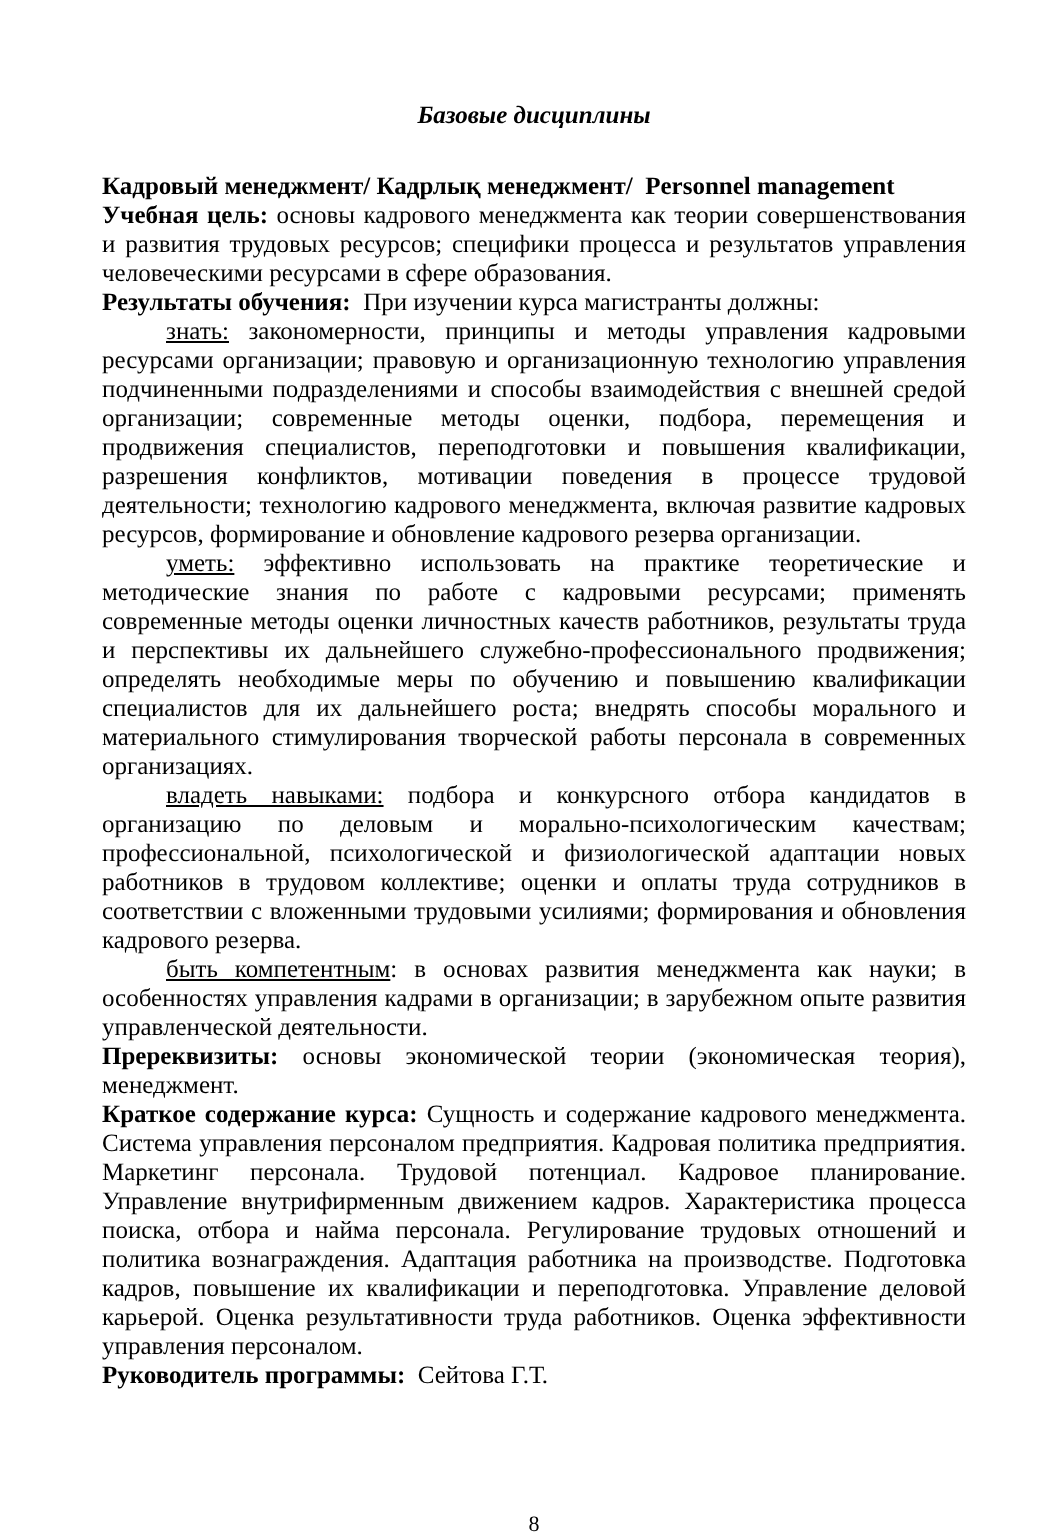Базовые дисциплины
Кадровый менеджмент/ Кадрлық менеджмент/ Personnel management
Учебная цель: основы кадрового менеджмента как теории совершенствования и развития трудовых ресурсов; специфики процесса и результатов управления человеческими ресурсами в сфере образования.
Результаты обучения: При изучении курса магистранты должны:
знать: закономерности, принципы и методы управления кадровыми ресурсами организации; правовую и организационную технологию управления подчиненными подразделениями и способы взаимодействия с внешней средой организации; современные методы оценки, подбора, перемещения и продвижения специалистов, переподготовки и повышения квалификации, разрешения конфликтов, мотивации поведения в процессе трудовой деятельности; технологию кадрового менеджмента, включая развитие кадровых ресурсов, формирование и обновление кадрового резерва организации.
уметь: эффективно использовать на практике теоретические и методические знания по работе с кадровыми ресурсами; применять современные методы оценки личностных качеств работников, результаты труда и перспективы их дальнейшего служебно-профессионального продвижения; определять необходимые меры по обучению и повышению квалификации специалистов для их дальнейшего роста; внедрять способы морального и материального стимулирования творческой работы персонала в современных организациях.
владеть навыками: подбора и конкурсного отбора кандидатов в организацию по деловым и морально-психологическим качествам; профессиональной, психологической и физиологической адаптации новых работников в трудовом коллективе; оценки и оплаты труда сотрудников в соответствии с вложенными трудовыми усилиями; формирования и обновления кадрового резерва.
быть компетентным: в основах развития менеджмента как науки; в особенностях управления кадрами в организации; в зарубежном опыте развития управленческой деятельности.
Пререквизиты: основы экономической теории (экономическая теория), менеджмент.
Краткое содержание курса: Сущность и содержание кадрового менеджмента. Система управления персоналом предприятия. Кадровая политика предприятия. Маркетинг персонала. Трудовой потенциал. Кадровое планирование. Управление внутрифирменным движением кадров. Характеристика процесса поиска, отбора и найма персонала. Регулирование трудовых отношений и политика вознаграждения. Адаптация работника на производстве. Подготовка кадров, повышение их квалификации и переподготовка. Управление деловой карьерой. Оценка результативности труда работников. Оценка эффективности управления персоналом.
Руководитель программы: Сейтова Г.Т.
8